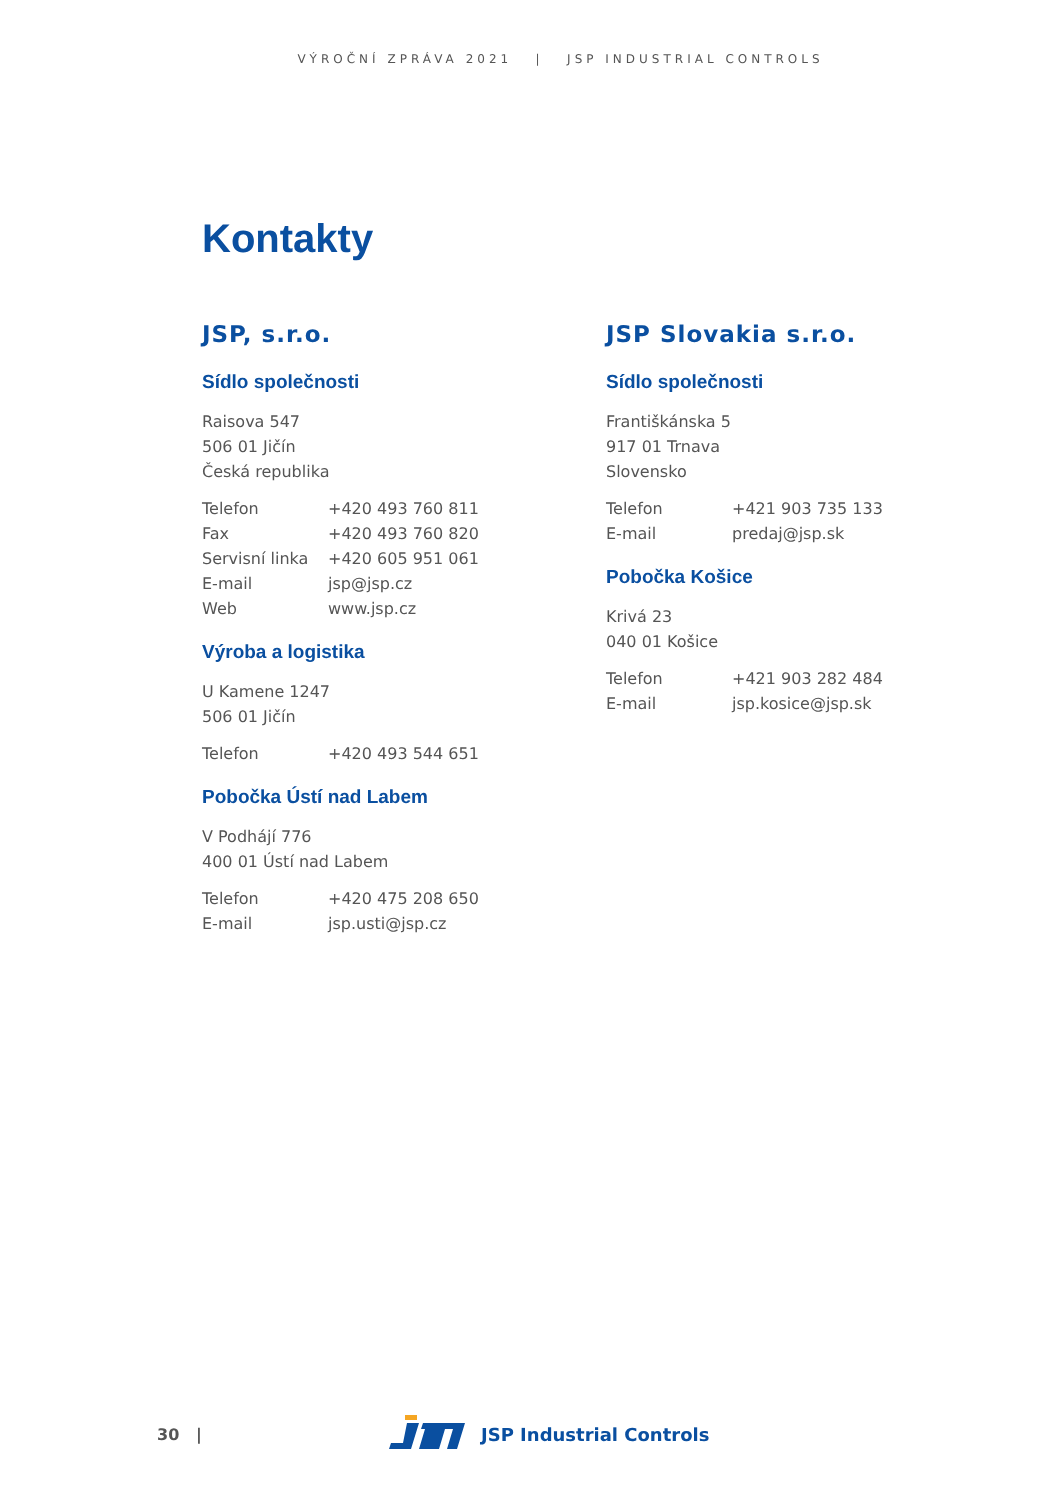VÝROČNÍ ZPRÁVA 2021 | JSP INDUSTRIAL CONTROLS
Kontakty
JSP, s.r.o.
Sídlo společnosti
Raisova 547
506 01 Jičín
Česká republika
Telefon +420 493 760 811
Fax +420 493 760 820
Servisní linka +420 605 951 061
E-mail jsp@jsp.cz
Web www.jsp.cz
Výroba a logistika
U Kamene 1247
506 01 Jičín
Telefon +420 493 544 651
Pobočka Ústí nad Labem
V Podhájí 776
400 01 Ústí nad Labem
Telefon +420 475 208 650
E-mail jsp.usti@jsp.cz
JSP Slovakia s.r.o.
Sídlo společnosti
Františkánska 5
917 01 Trnava
Slovensko
Telefon +421 903 735 133
E-mail predaj@jsp.sk
Pobočka Košice
Krivá 23
040 01 Košice
Telefon +421 903 282 484
E-mail jsp.kosice@jsp.sk
30 | JSP Industrial Controls